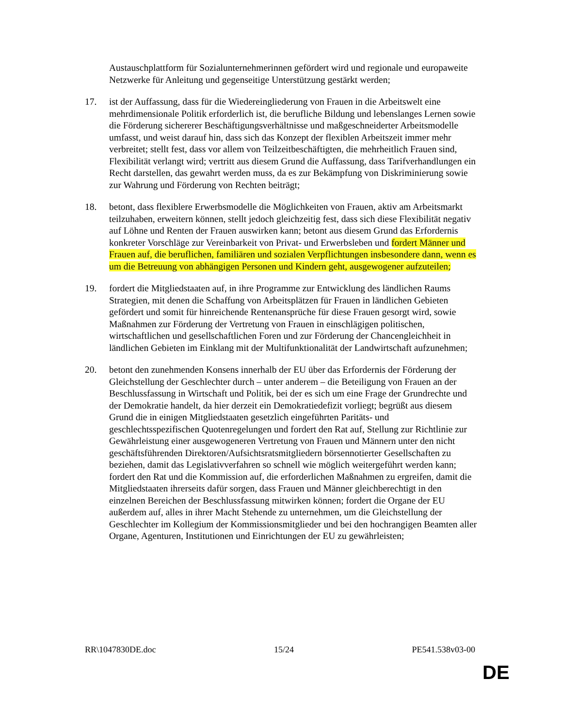Austauschplattform für Sozialunternehmerinnen gefördert wird und regionale und europaweite Netzwerke für Anleitung und gegenseitige Unterstützung gestärkt werden;
17. ist der Auffassung, dass für die Wiedereingliederung von Frauen in die Arbeitswelt eine mehrdimensionale Politik erforderlich ist, die berufliche Bildung und lebenslanges Lernen sowie die Förderung sichererer Beschäftigungsverhältnisse und maßgeschneiderter Arbeitsmodelle umfasst, und weist darauf hin, dass sich das Konzept der flexiblen Arbeitszeit immer mehr verbreitet; stellt fest, dass vor allem von Teilzeitbeschäftigten, die mehrheitlich Frauen sind, Flexibilität verlangt wird; vertritt aus diesem Grund die Auffassung, dass Tarifverhandlungen ein Recht darstellen, das gewahrt werden muss, da es zur Bekämpfung von Diskriminierung sowie zur Wahrung und Förderung von Rechten beiträgt;
18. betont, dass flexiblere Erwerbsmodelle die Möglichkeiten von Frauen, aktiv am Arbeitsmarkt teilzuhaben, erweitern können, stellt jedoch gleichzeitig fest, dass sich diese Flexibilität negativ auf Löhne und Renten der Frauen auswirken kann; betont aus diesem Grund das Erfordernis konkreter Vorschläge zur Vereinbarkeit von Privat- und Erwerbsleben und fordert Männer und Frauen auf, die beruflichen, familiären und sozialen Verpflichtungen insbesondere dann, wenn es um die Betreuung von abhängigen Personen und Kindern geht, ausgewogener aufzuteilen;
19. fordert die Mitgliedstaaten auf, in ihre Programme zur Entwicklung des ländlichen Raums Strategien, mit denen die Schaffung von Arbeitsplätzen für Frauen in ländlichen Gebieten gefördert und somit für hinreichende Rentenansprüche für diese Frauen gesorgt wird, sowie Maßnahmen zur Förderung der Vertretung von Frauen in einschlägigen politischen, wirtschaftlichen und gesellschaftlichen Foren und zur Förderung der Chancengleichheit in ländlichen Gebieten im Einklang mit der Multifunktionalität der Landwirtschaft aufzunehmen;
20. betont den zunehmenden Konsens innerhalb der EU über das Erfordernis der Förderung der Gleichstellung der Geschlechter durch – unter anderem – die Beteiligung von Frauen an der Beschlussfassung in Wirtschaft und Politik, bei der es sich um eine Frage der Grundrechte und der Demokratie handelt, da hier derzeit ein Demokratiedefizit vorliegt; begrüßt aus diesem Grund die in einigen Mitgliedstaaten gesetzlich eingeführten Paritäts- und geschlechtsspezifischen Quotenregelungen und fordert den Rat auf, Stellung zur Richtlinie zur Gewährleistung einer ausgewogeneren Vertretung von Frauen und Männern unter den nicht geschäftsführenden Direktoren/Aufsichtsratsmitgliedern börsennotierter Gesellschaften zu beziehen, damit das Legislativverfahren so schnell wie möglich weitergeführt werden kann; fordert den Rat und die Kommission auf, die erforderlichen Maßnahmen zu ergreifen, damit die Mitgliedstaaten ihrerseits dafür sorgen, dass Frauen und Männer gleichberechtigt in den einzelnen Bereichen der Beschlussfassung mitwirken können; fordert die Organe der EU außerdem auf, alles in ihrer Macht Stehende zu unternehmen, um die Gleichstellung der Geschlechter im Kollegium der Kommissionsmitglieder und bei den hochrangigen Beamten aller Organe, Agenturen, Institutionen und Einrichtungen der EU zu gewährleisten;
RR\1047830DE.doc 15/24 PE541.538v03-00
DE